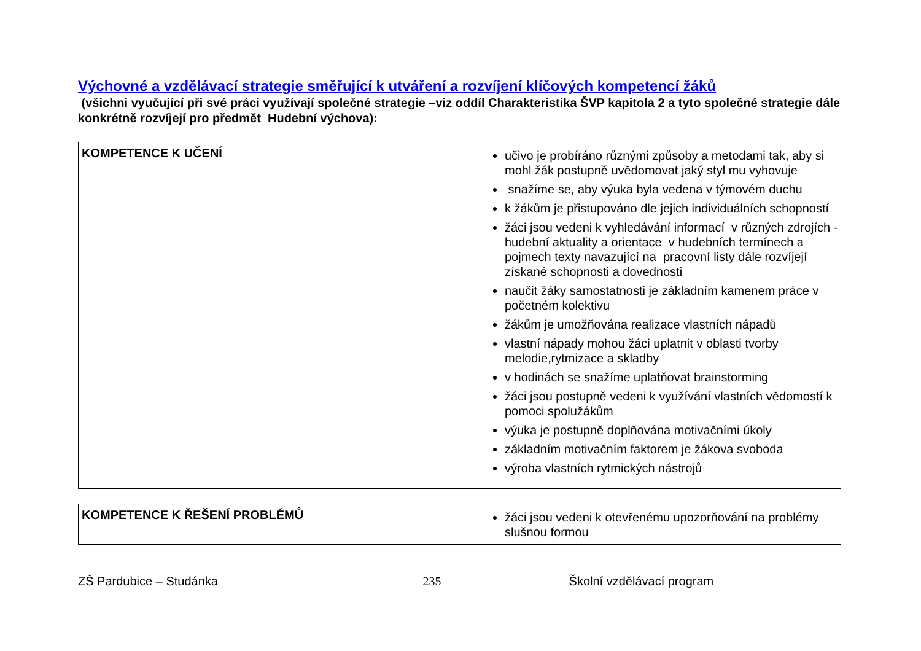Výchovné a vzdělávací strategie směřující k utváření a rozvíjení klíčových kompetencí žáků
(všichni vyučující při své práci využívají společné strategie –viz oddíl Charakteristika ŠVP kapitola 2 a tyto společné strategie dále konkrétně rozvíjejí pro předmět Hudební výchova):
| KOMPETENCE K UČENÍ | učivo je probíráno různými způsoby a metodami tak, aby si mohl žák postupně uvědomovat jaký styl mu vyhovuje snažíme se, aby výuka byla vedena v týmovém duchu k žákům je přistupováno dle jejich individuálních schopností žáci jsou vedeni k vyhledávání informací v různých zdrojích - hudební aktuality a orientace v hudebních termínech a pojmech texty navazující na pracovní listy dále rozvíjejí získané schopnosti a dovednosti naučit žáky samostatnosti je základním kamenem práce v početném kolektivu žákům je umožňována realizace vlastních nápadů vlastní nápady mohou žáci uplatnit v oblasti tvorby melodie,rytmizace a skladby v hodinách se snažíme uplatňovat brainstorming žáci jsou postupně vedeni k využívání vlastních vědomostí k pomoci spolužákům výuka je postupně doplňována motivačními úkoly základním motivačním faktorem je žákova svoboda výroba vlastních rytmických nástrojů |
| KOMPETENCE K ŘEŠENÍ PROBLÉMŮ | žáci jsou vedeni k otevřenému upozorňování na problémy slušnou formou |
ZŠ Pardubice – Studánka 235 Školní vzdělávací program